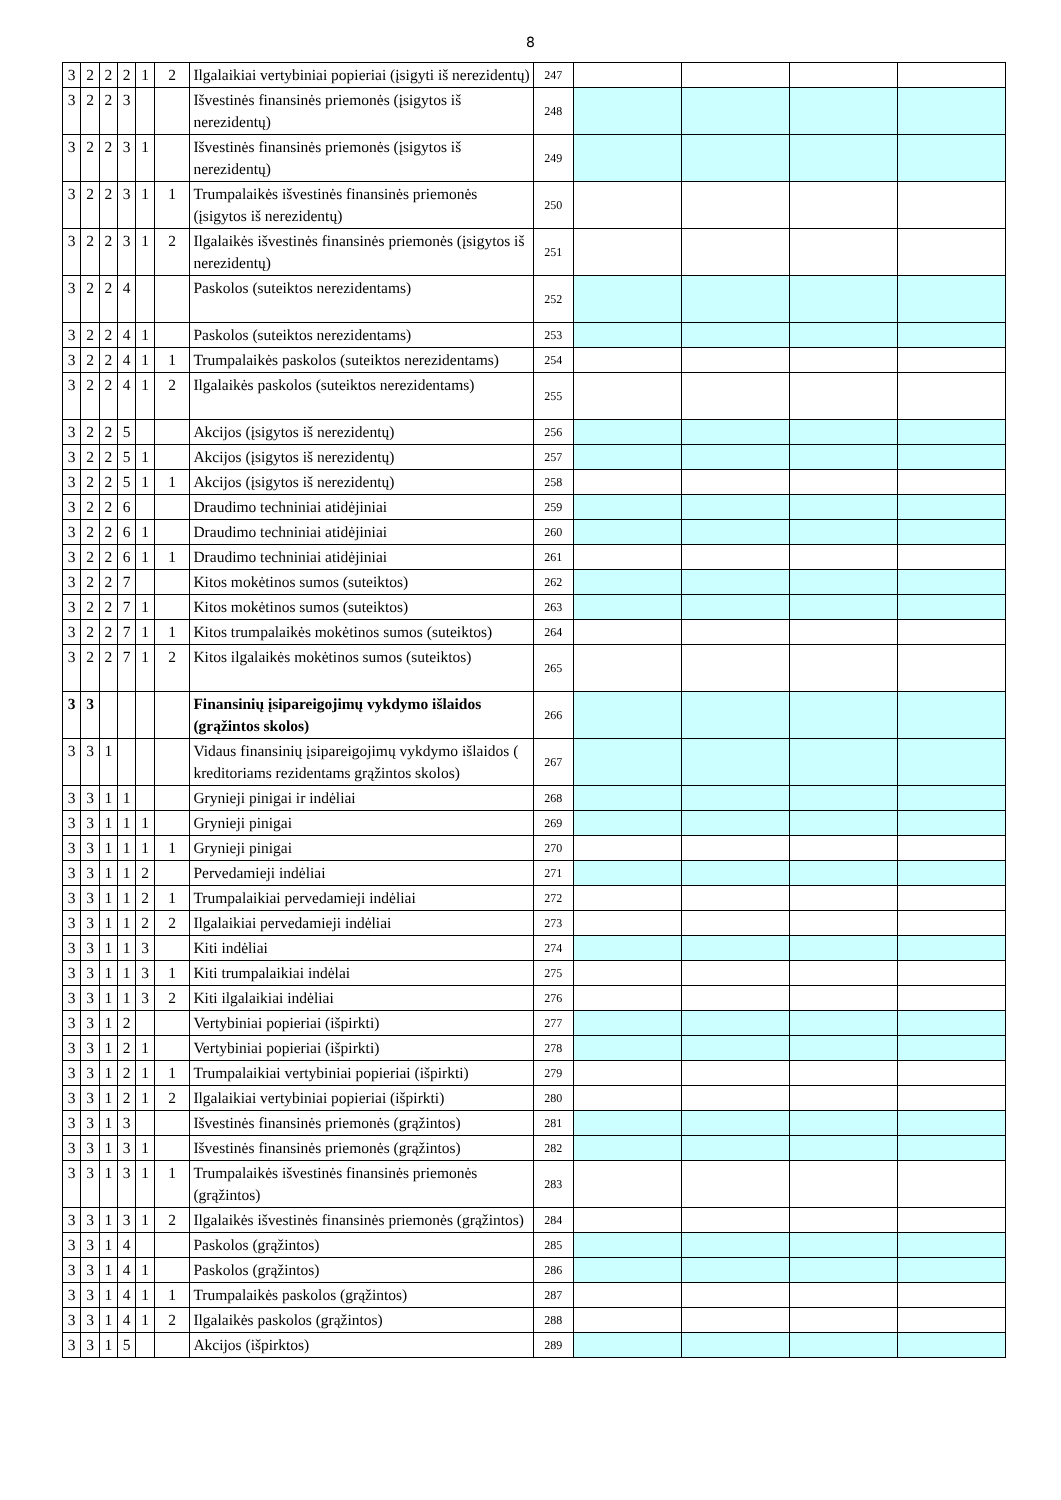8
| 3 | 2 | 2 | 2 | 1 | 2 | Ilgalaikiai vertybiniai popieriai (įsigyti iš nerezidentų) | 247 | | | | |
| 3 | 2 | 2 | 3 | | | Išvestinės finansinės priemonės (įsigytos iš nerezidentų) | 248 | | | | |
| 3 | 2 | 2 | 3 | 1 | | Išvestinės finansinės priemonės (įsigytos iš nerezidentų) | 249 | | | | |
| 3 | 2 | 2 | 3 | 1 | 1 | Trumpalaikės išvestinės finansinės priemonės (įsigytos iš nerezidentų) | 250 | | | | |
| 3 | 2 | 2 | 3 | 1 | 2 | Ilgalaikės išvestinės finansinės priemonės (įsigytos iš nerezidentų) | 251 | | | | |
| 3 | 2 | 2 | 4 | | | Paskolos (suteiktos nerezidentams) | 252 | | | | |
| 3 | 2 | 2 | 4 | 1 | | Paskolos (suteiktos nerezidentams) | 253 | | | | |
| 3 | 2 | 2 | 4 | 1 | 1 | Trumpalaikės paskolos (suteiktos nerezidentams) | 254 | | | | |
| 3 | 2 | 2 | 4 | 1 | 2 | Ilgalaikės paskolos (suteiktos nerezidentams) | 255 | | | | |
| 3 | 2 | 2 | 5 | | | Akcijos (įsigytos iš nerezidentų) | 256 | | | | |
| 3 | 2 | 2 | 5 | 1 | | Akcijos (įsigytos iš nerezidentų) | 257 | | | | |
| 3 | 2 | 2 | 5 | 1 | 1 | Akcijos (įsigytos iš nerezidentų) | 258 | | | | |
| 3 | 2 | 2 | 6 | | | Draudimo techniniai atidėjiniai | 259 | | | | |
| 3 | 2 | 2 | 6 | 1 | | Draudimo techniniai atidėjiniai | 260 | | | | |
| 3 | 2 | 2 | 6 | 1 | 1 | Draudimo techniniai atidėjiniai | 261 | | | | |
| 3 | 2 | 2 | 7 | | | Kitos mokėtinos sumos (suteiktos) | 262 | | | | |
| 3 | 2 | 2 | 7 | 1 | | Kitos mokėtinos sumos (suteiktos) | 263 | | | | |
| 3 | 2 | 2 | 7 | 1 | 1 | Kitos trumpalaikės mokėtinos sumos (suteiktos) | 264 | | | | |
| 3 | 2 | 2 | 7 | 1 | 2 | Kitos ilgalaikės mokėtinos sumos (suteiktos) | 265 | | | | |
| 3 | 3 | | | | | Finansinių įsipareigojimų vykdymo išlaidos (grąžintos skolos) | 266 | | | | |
| 3 | 3 | 1 | | | | Vidaus finansinių įsipareigojimų vykdymo išlaidos ( kreditoriams rezidentams grąžintos skolos) | 267 | | | | |
| 3 | 3 | 1 | 1 | | | Grynieji pinigai ir indėliai | 268 | | | | |
| 3 | 3 | 1 | 1 | 1 | | Grynieji pinigai | 269 | | | | |
| 3 | 3 | 1 | 1 | 1 | 1 | Grynieji pinigai | 270 | | | | |
| 3 | 3 | 1 | 1 | 2 | | Pervedamieji indėliai | 271 | | | | |
| 3 | 3 | 1 | 1 | 2 | 1 | Trumpalaikiai pervedamieji indėliai | 272 | | | | |
| 3 | 3 | 1 | 1 | 2 | 2 | Ilgalaikiai pervedamieji indėliai | 273 | | | | |
| 3 | 3 | 1 | 1 | 3 | | Kiti indėliai | 274 | | | | |
| 3 | 3 | 1 | 1 | 3 | 1 | Kiti trumpalaikiai indėlai | 275 | | | | |
| 3 | 3 | 1 | 1 | 3 | 2 | Kiti ilgalaikiai indėliai | 276 | | | | |
| 3 | 3 | 1 | 2 | | | Vertybiniai popieriai (išpirkti) | 277 | | | | |
| 3 | 3 | 1 | 2 | 1 | | Vertybiniai popieriai (išpirkti) | 278 | | | | |
| 3 | 3 | 1 | 2 | 1 | 1 | Trumpalaikiai vertybiniai popieriai (išpirkti) | 279 | | | | |
| 3 | 3 | 1 | 2 | 1 | 2 | Ilgalaikiai vertybiniai popieriai (išpirkti) | 280 | | | | |
| 3 | 3 | 1 | 3 | | | Išvestinės finansinės priemonės (grąžintos) | 281 | | | | |
| 3 | 3 | 1 | 3 | 1 | | Išvestinės finansinės priemonės (grąžintos) | 282 | | | | |
| 3 | 3 | 1 | 3 | 1 | 1 | Trumpalaikės išvestinės finansinės priemonės (grąžintos) | 283 | | | | |
| 3 | 3 | 1 | 3 | 1 | 2 | Ilgalaikės išvestinės finansinės priemonės (grąžintos) | 284 | | | | |
| 3 | 3 | 1 | 4 | | | Paskolos (grąžintos) | 285 | | | | |
| 3 | 3 | 1 | 4 | 1 | | Paskolos (grąžintos) | 286 | | | | |
| 3 | 3 | 1 | 4 | 1 | 1 | Trumpalaikės paskolos (grąžintos) | 287 | | | | |
| 3 | 3 | 1 | 4 | 1 | 2 | Ilgalaikės paskolos (grąžintos) | 288 | | | | |
| 3 | 3 | 1 | 5 | | | Akcijos (išpirktos) | 289 | | | | |